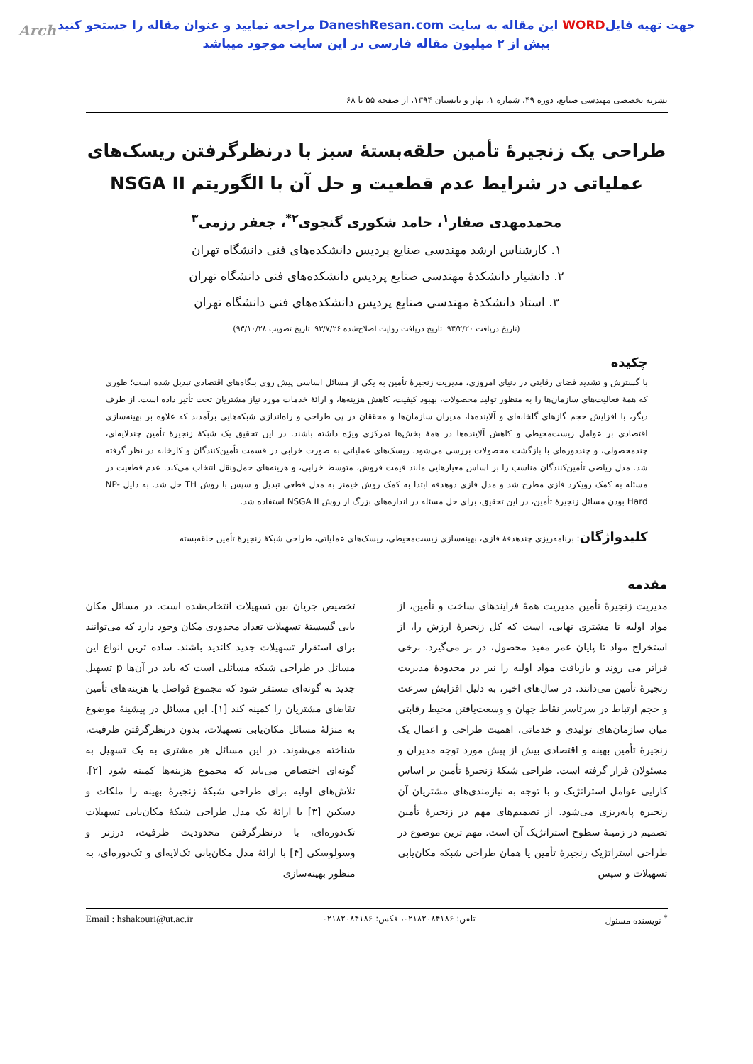Arch جهت تهیه فایلWORD این مقاله به سایت DaneshResan.com مراجعه نمایید و عنوان مقاله را جستجو کنید
بیش از ۲ میلیون مقاله فارسی در این سایت موجود میباشد
نشریه تخصصی مهندسی صنایع، دوره ۴۹، شماره ۱، بهار و تابستان ۱۳۹۴، از صفحه ۵۵ تا ۶۸
طراحی یک زنجیرۀ تأمین حلقه‌بستۀ سبز با درنظرگرفتن ریسک‌های
عملیاتی در شرایط عدم قطعیت و حل آن با الگوریتم NSGA II
محمدمهدی صفار<sup>۱</sup>، حامد شکوری گنجوی<sup>۲*</sup>، جعفر رزمی<sup>۳</sup>
۱. کارشناس ارشد مهندسی صنایع پردیس دانشکده‌های فنی دانشگاه تهران
۲. دانشیار دانشکدۀ مهندسی صنایع پردیس دانشکده‌های فنی دانشگاه تهران
۳. استاد دانشکدۀ مهندسی صنایع پردیس دانشکده‌های فنی دانشگاه تهران
(تاریخ دریافت ۹۳/۲/۲۰ـ تاریخ دریافت روایت اصلاح‌شده ۹۳/۷/۲۶ـ تاریخ تصویب ۹۳/۱۰/۲۸)
چکیده
با گسترش و تشدید فضای رقابتی در دنیای امروزی، مدیریت زنجیرۀ تأمین به یکی از مسائل اساسی پیش روی بنگاه‌های اقتصادی تبدیل شده است؛ طوری که همۀ فعالیت‌های سازمان‌ها را به منظور تولید محصولات، بهبود کیفیت، کاهش هزینه‌ها، و ارائۀ خدمات مورد نیاز مشتریان تحت تأثیر داده است. از طرف دیگر، با افزایش حجم گازهای گلخانه‌ای و آلاینده‌ها، مدیران سازمان‌ها و محققان در پی طراحی و راه‌اندازی شبکه‌هایی برآمدند که علاوه بر بهینه‌سازی اقتصادی بر عوامل زیست‌محیطی و کاهش آلاینده‌ها در همۀ بخش‌ها تمرکزی ویژه داشته باشند. در این تحقیق یک شبکۀ زنجیرۀ تأمین چندلایه‌ای، چندمحصولی، و چنددوره‌ای با بازگشت محصولات بررسی می‌شود. ریسک‌های عملیاتی به صورت خرابی در قسمت تأمین‌کنندگان و کارخانه در نظر گرفته شد. مدل ریاضی تأمین‌کنندگان مناسب را بر اساس معیارهایی مانند قیمت فروش، متوسط خرابی، و هزینه‌های حمل‌ونقل انتخاب می‌کند. عدم قطعیت در مسئله به کمک رویکرد فازی مطرح شد و مدل فازی دوهدفه ابتدا به کمک روش خیمنز به مدل قطعی تبدیل و سپس با روش TH حل شد. به دلیل NP-Hard بودن مسائل زنجیرۀ تأمین، در این تحقیق، برای حل مسئله در اندازه‌های بزرگ از روش NSGA II استفاده شد.
کلیدواژگان: برنامه‌ریزی چندهدفۀ فازی، بهینه‌سازی زیست‌محیطی، ریسک‌های عملیاتی، طراحی شبکۀ زنجیرۀ تأمین حلقه‌بسته
مقدمه
مدیریت زنجیرۀ تأمین مدیریت همۀ فرایندهای ساخت و تأمین، از مواد اولیه تا مشتری نهایی، است که کل زنجیرۀ ارزش را، از استخراج مواد تا پایان عمر مفید محصول، در بر می‌گیرد. برخی فراتر می روند و بازیافت مواد اولیه را نیز در محدودۀ مدیریت زنجیرۀ تأمین می‌دانند. در سال‌های اخیر، به دلیل افزایش سرعت و حجم ارتباط در سرتاسر نقاط جهان و وسعت‌یافتن محیط رقابتی میان سازمان‌های تولیدی و خدماتی، اهمیت طراحی و اعمال یک زنجیرۀ تأمین بهینه و اقتصادی بیش از پیش مورد توجه مدیران و مسئولان قرار گرفته است. طراحی شبکۀ زنجیرۀ تأمین بر اساس کارایی عوامل استراتژیک و با توجه به نیازمندی‌های مشتریان آن زنجیره پایه‌ریزی می‌شود. از تصمیم‌های مهم در زنجیرۀ تأمین تصمیم در زمینۀ سطوح استراتژیک آن است. مهم ترین موضوع در طراحی استراتژیک زنجیرۀ تأمین یا همان طراحی شبکه مکان‌یابی تسهیلات و سپس
تخصیص جریان بین تسهیلات انتخاب‌شده است. در مسائل مکان یابی گسستۀ تسهیلات تعداد محدودی مکان وجود دارد که می‌توانند برای استقرار تسهیلات جدید کاندید باشند. ساده ترین انواع این مسائل در طراحی شبکه مسائلی است که باید در آن‌ها p تسهیل جدید به گونه‌ای مستقر شود که مجموع فواصل یا هزینه‌های تأمین تقاضای مشتریان را کمینه کند [۱]. این مسائل در پیشینۀ موضوع به منزلۀ مسائل مکان‌یابی تسهیلات، بدون درنظرگرفتن ظرفیت، شناخته می‌شوند. در این مسائل هر مشتری به یک تسهیل به گونه‌ای اختصاص می‌یابد که مجموع هزینه‌ها کمینه شود [۲]. تلاش‌های اولیه برای طراحی شبکۀ زنجیرۀ بهینه را ملکات و دسکین [۳] با ارائۀ یک مدل طراحی شبکۀ مکان‌یابی تسهیلات تک‌دوره‌ای، با درنظرگرفتن محدودیت ظرفیت، درزنر و وسولوسکی [۴] با ارائۀ مدل مکان‌یابی تک‌لایه‌ای و تک‌دوره‌ای، به منظور بهینه‌سازی
<sup>*</sup> نویسنده مسئول تلفن: ۰۲۱۸۲۰۸۴۱۸۶، فکس: ۰۲۱۸۲۰۸۴۱۸۶ Email : hshakouri@ut.ac.ir